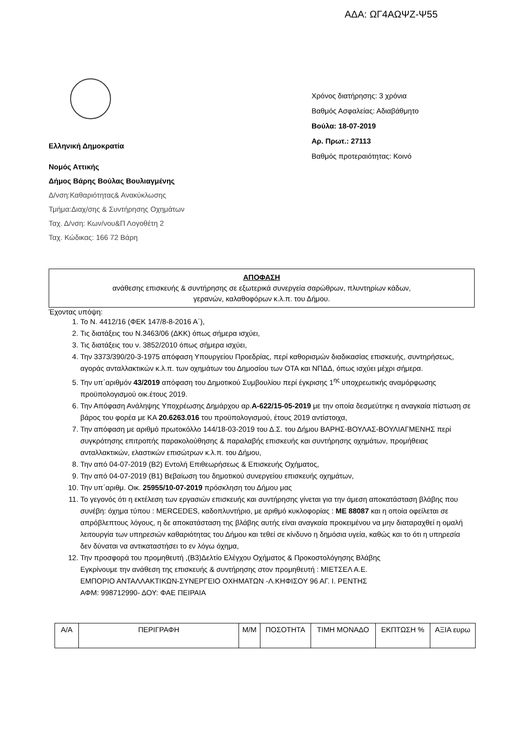ΑΔΑ: ΩΓ4ΑΩΨΖ-Ψ55
Ελληνική Δημοκρατία
Νομός Αττικής
Δήμος Βάρης Βούλας Βουλιαγμένης
Δ/νση:Καθαριότητας& Ανακύκλωσης
Τμήμα:Διαχ/σης & Συντήρησης Οχημάτων
Ταχ. Δ/νση: Κων/νου&Π Λογοθέτη 2
Ταχ. Κώδικας: 166 72 Βάρη
Χρόνος διατήρησης: 3 χρόνια
Βαθμός Ασφαλείας: Αδιαβάθμητο
Βούλα: 18-07-2019
Αρ. Πρωτ.: 27113
Βαθμός προτεραιότητας: Κοινό
ΑΠΟΦΑΣΗ
ανάθεσης επισκευής & συντήρησης σε εξωτερικά συνεργεία σαρώθρων, πλυντηρίων κάδων,
γερανών, καλαθοφόρων κ.λ.π. του Δήμου.
Έχοντας υπόψη:
1. Το Ν. 4412/16 (ΦΕΚ 147/8-8-2016 Α΄),
2. Τις διατάξεις του Ν.3463/06 (ΔΚΚ) όπως σήμερα ισχύει,
3. Τις διατάξεις του ν. 3852/2010 όπως σήμερα ισχύει,
4. Την 3373/390/20-3-1975 απόφαση Υπουργείου Προεδρίας, περί καθορισμών διαδικασίας επισκευής, συντηρήσεως, αγοράς ανταλλακτικών κ.λ.π. των οχημάτων του Δημοσίου των ΟΤΑ και ΝΠΔΔ, όπως ισχύει μέχρι σήμερα.
5. Την υπ΄αριθμόν 43/2019 απόφαση του Δημοτικού Συμβουλίου περί έγκρισης 1<sup>ης</sup> υποχρεωτικής αναμόρφωσης προϋπολογισμού οικ.έτους 2019.
6. Την Απόφαση Ανάληψης Υποχρέωσης Δημάρχου αρ.Α-622/15-05-2019 με την οποία δεσμεύτηκε η αναγκαία πίστωση σε βάρος του φορέα με ΚΑ 20.6263.016 του προϋπολογισμού, έτους 2019 αντίστοιχα,
7. Την απόφαση με αριθμό πρωτοκόλλο 144/18-03-2019 του Δ.Σ. του Δήμου ΒΑΡΗΣ-ΒΟΥΛΑΣ-ΒΟΥΛΙΑΓΜΕΝΗΣ περί συγκρότησης επιτροπής παρακολούθησης & παραλαβής επισκευής και συντήρησης οχημάτων, προμήθειας ανταλλακτικών, ελαστικών επισώτρων κ.λ.π. του Δήμου,
8. Την από 04-07-2019 (Β2) Εντολή Επιθεωρήσεως & Επισκευής Οχήματος,
9. Την από 04-07-2019 (Β1) Βεβαίωση του δημοτικού συνεργείου επισκευής οχημάτων,
10. Την υπ΄αριθμ. Οικ. 25955/10-07-2019 πρόσκληση του Δήμου μας
11. Το γεγονός ότι η εκτέλεση των εργασιών επισκευής και συντήρησης γίνεται για την άμεση αποκατάσταση βλάβης που συνέβη: όχημα τύπου : MERCEDES, καδοπλυντήριο, με αριθμό κυκλοφορίας : ΜΕ 88087 και η οποία οφείλεται σε απρόβλεπτους λόγους, η δε αποκατάσταση της βλάβης αυτής είναι αναγκαία προκειμένου να μην διαταραχθεί η ομαλή λειτουργία των υπηρεσιών καθαριότητας του Δήμου και τεθεί σε κίνδυνο η δημόσια υγεία, καθώς και το ότι η υπηρεσία δεν δύναται να αντικαταστήσει το εν λόγω όχημα,
12. Την προσφορά του προμηθευτή ,(Β3)Δελτίο Ελέγχου Οχήματος & Προκοστολόγησης Βλάβης
Εγκρίνουμε την ανάθεση της επισκευής & συντήρησης στον προμηθευτή : ΜΙΕΤΣΕΛ Α.Ε.
ΕΜΠΟΡΙΟ ΑΝΤΑΛΛΑΚΤΙΚΩΝ-ΣΥΝΕΡΓΕΙΟ ΟΧΗΜΑΤΩΝ -Λ.ΚΗΦΙΣΟΥ 96 ΑΓ. Ι. ΡΕΝΤΗΣ
ΑΦΜ: 998712990- ΔΟΥ: ΦΑΕ ΠΕΙΡΑΙΑ
| Α/Α | ΠΕΡΙΓΡΑΦΗ | Μ/Μ | ΠΟΣΟΤΗΤΑ | ΤΙΜΗ ΜΟΝΑΔΟ | ΕΚΠΤΩΣΗ % | ΑΞΙΑ ευρω |